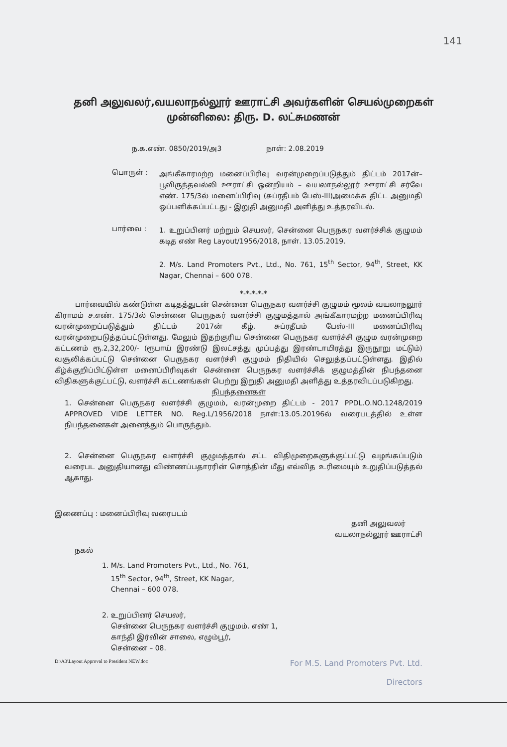141
தனி அலுவலர்,வயலாநல்லூர் ஊராட்சி அவர்களின் செயல்முறைகள்
முன்னிலை: திரு. D. லட்சுமணன்
ந.க.எண். 0850/2019/அ3 நாள்: 2.08.2019
பொருள் :
அங்கீகாரமற்ற மனைப்பிரிவு வரன்முறைப்படுத்தும் திட்டம் 2017ன்– பூவிருந்தவல்லி ஊராட்சி ஒன்றியம் – வயலாநல்லூர் ஊராட்சி சர்வே எண். 175/3ல் மனைப்பிரிவு (சுப்ரதீபம் பேஸ்-III)அமைக்க திட்ட அனுமதி ஒப்பளிக்கப்பட்டது - இறுதி அனுமதி அளித்து உத்தரவிடல்.
பார்வை :
1. உறுப்பினர் மற்றும் செயலர், சென்னை பெருநகர வளர்ச்சிக் குழுமம் கடித எண் Reg Layout/1956/2018, நாள். 13.05.2019.
2. M/s. Land Promoters Pvt., Ltd., No. 761, 15<sup>th</sup> Sector, 94<sup>th</sup>, Street, KK Nagar, Chennai – 600 078.
*-*-*-*-*
பார்வையில் கண்டுள்ள கடிதத்துடன் சென்னை பெருநகர வளர்ச்சி குழுமம் மூலம் வயலாநலூர் கிராமம் ச.எண். 175/3ல் சென்னை பெருநகர் வளர்ச்சி குழுமத்தால் அங்கீகாரமற்ற மனைப்பிரிவு வரன்முறைப்படுத்தும் திட்டம் 2017ன் கீழ், சுப்ரதீபம் பேஸ்-III மனைப்பிரிவு வரன்முறைபடுத்தப்பட்டுள்ளது. மேலும் இதற்குரிய சென்னை பெருநகர வளர்ச்சி குழும வரன்முறை கட்டணம் ரூ.2,32,200/- (ரூபாய் இரண்டு இலட்சத்து முப்பத்து இரண்டாயிரத்து இருநூறு மட்டும்) வசூலிக்கப்பட்டு சென்னை பெருநகர வளர்ச்சி குழுமம் நிதியில் செலுத்தப்பட்டுள்ளது. இதில் கீழ்க்குறிப்பிட்டுள்ள மனைப்பிரிவுகள் சென்னை பெருநகர வளர்ச்சிக் குழுமத்தின் நிபந்தனை விதிகளுக்குட்பட்டு, வளர்ச்சி கட்டணங்கள் பெற்று இறுதி அனுமதி அளித்து உத்தரவிடப்படுகிறது.
நிபந்தனைகள்
1. சென்னை பெருநகர வளர்ச்சி குழுமம், வரன்முறை திட்டம் - 2017 PPDL.O.NO.1248/2019 APPROVED VIDE LETTER NO. Reg.L/1956/2018 நாள்:13.05.20196ல் வரைபடத்தில் உள்ள நிபந்தனைகள் அனைத்தும் பொருந்தும்.
2. சென்னை பெருநகர வளர்ச்சி குழுமத்தால் சட்ட விதிமுறைகளுக்குட்பட்டு வழங்கப்படும் வரைபட அனுதியானது விண்ணப்பதாரரின் சொத்தின் மீது எவ்வித உரிமையும் உறுதிப்படுத்தல் ஆகாது.
இணைப்பு : மனைப்பிரிவு வரைபடம்
தனி அலுவலர்
வயலாநல்லூர் ஊராட்சி
நகல்
1. M/s. Land Promoters Pvt., Ltd., No. 761,
15<sup>th</sup> Sector, 94<sup>th</sup>, Street, KK Nagar,
Chennai – 600 078.
2. உறுப்பினர் செயலர்,
சென்னை பெருநகர வளர்ச்சி குழுமம். எண் 1,
காந்தி இர்வின் சாலை, எழும்பூர்,
சென்னை – 08.
D:\A3\Layout Approval to President NEW.doc For M.S. Land Promoters Pvt. Ltd.
Directors